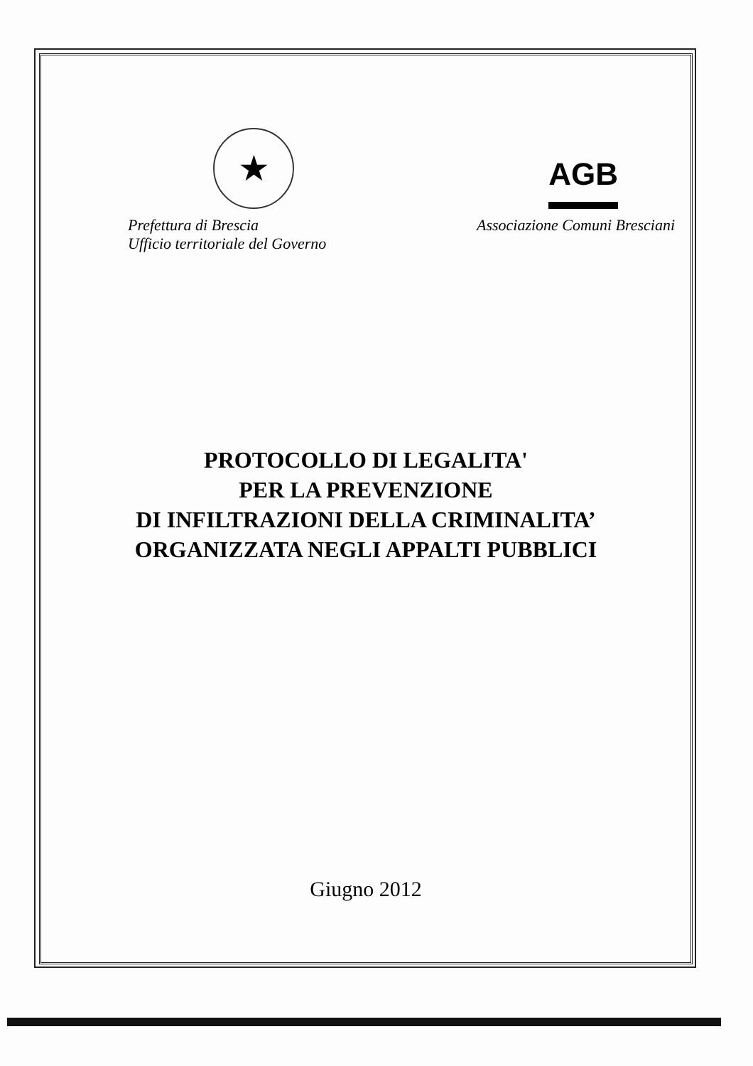★
AGB
Prefettura di Brescia
Ufficio territoriale del Governo
Associazione Comuni Bresciani
PROTOCOLLO DI LEGALITA'
PER LA PREVENZIONE
DI INFILTRAZIONI DELLA CRIMINALITA’
ORGANIZZATA NEGLI APPALTI PUBBLICI
Giugno 2012